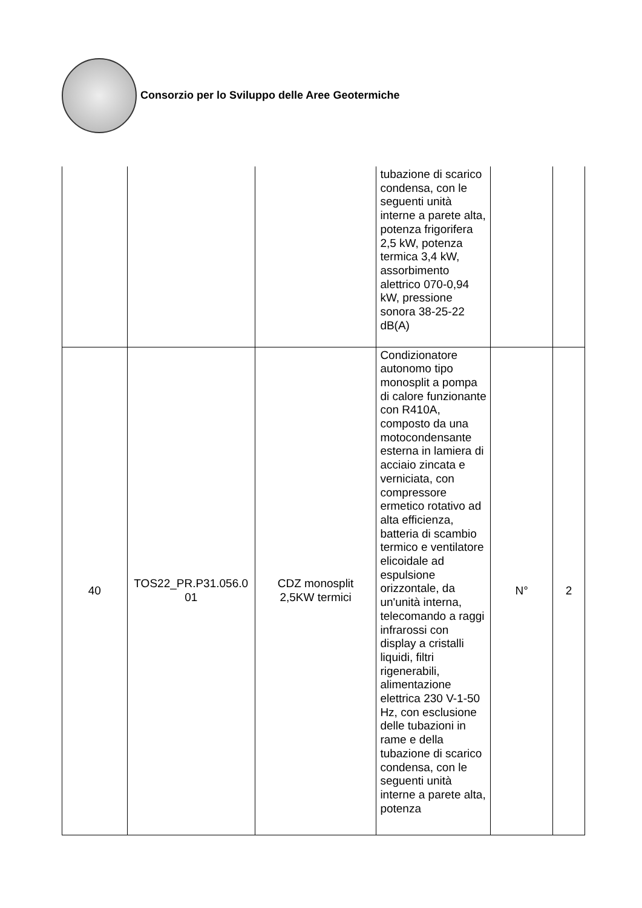Consorzio per lo Sviluppo delle Aree Geotermiche
| | | | tubazione di scarico condensa, con le seguenti unità interne a parete alta, potenza frigorifera 2,5 kW, potenza termica 3,4 kW, assorbimento alettrico 070-0,94 kW, pressione sonora 38-25-22 dB(A) | | |
| 40 | TOS22_PR.P31.056.0 01 | CDZ monosplit 2,5KW termici | Condizionatore autonomo tipo monosplit a pompa di calore funzionante con R410A, composto da una motocondensante esterna in lamiera di acciaio zincata e verniciata, con compressore ermetico rotativo ad alta efficienza, batteria di scambio termico e ventilatore elicoidale ad espulsione orizzontale, da un'unità interna, telecomando a raggi infrarossi con display a cristalli liquidi, filtri rigenerabili, alimentazione elettrica 230 V-1-50 Hz, con esclusione delle tubazioni in rame e della tubazione di scarico condensa, con le seguenti unità interne a parete alta, potenza | N° | 2 |